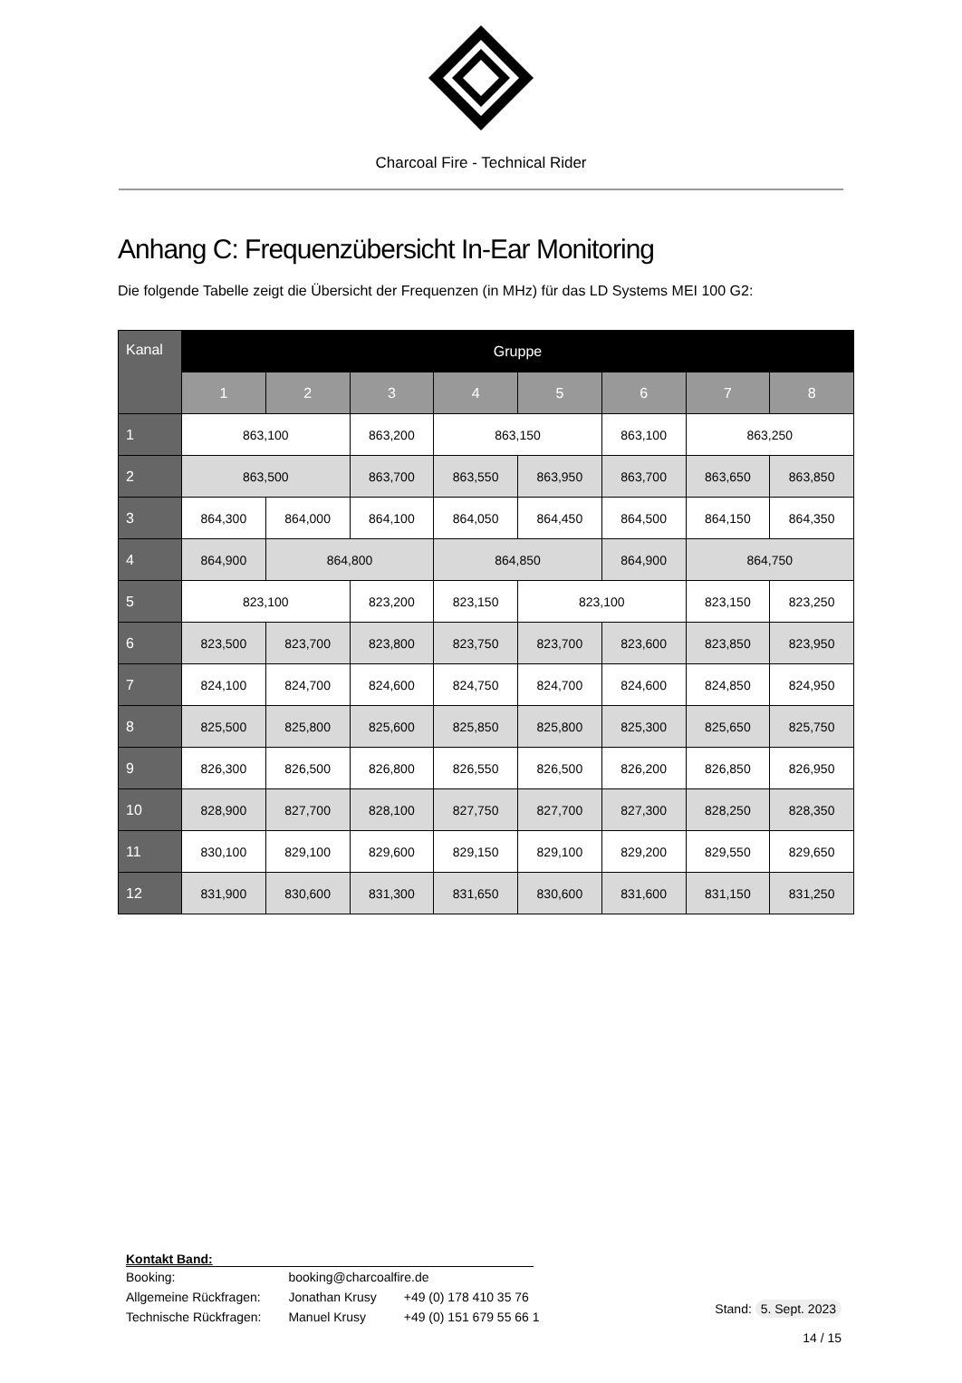Charcoal Fire - Technical Rider
Anhang C: Frequenzübersicht In-Ear Monitoring
Die folgende Tabelle zeigt die Übersicht der Frequenzen (in MHz) für das LD Systems MEI 100 G2:
| Kanal | Gruppe | | | | | | | |
| --- | --- | --- | --- | --- | --- | --- | --- | --- |
| | 1 | 2 | 3 | 4 | 5 | 6 | 7 | 8 |
| 1 | 863,100 | | 863,200 | 863,150 | | 863,100 | 863,250 | |
| 2 | 863,500 | | 863,700 | 863,550 | 863,950 | 863,700 | 863,650 | 863,850 |
| 3 | 864,300 | 864,000 | 864,100 | 864,050 | 864,450 | 864,500 | 864,150 | 864,350 |
| 4 | 864,900 | 864,800 | | 864,850 | | 864,900 | 864,750 | |
| 5 | 823,100 | | 823,200 | 823,150 | 823,100 | | 823,150 | 823,250 |
| 6 | 823,500 | 823,700 | 823,800 | 823,750 | 823,700 | 823,600 | 823,850 | 823,950 |
| 7 | 824,100 | 824,700 | 824,600 | 824,750 | 824,700 | 824,600 | 824,850 | 824,950 |
| 8 | 825,500 | 825,800 | 825,600 | 825,850 | 825,800 | 825,300 | 825,650 | 825,750 |
| 9 | 826,300 | 826,500 | 826,800 | 826,550 | 826,500 | 826,200 | 826,850 | 826,950 |
| 10 | 828,900 | 827,700 | 828,100 | 827,750 | 827,700 | 827,300 | 828,250 | 828,350 |
| 11 | 830,100 | 829,100 | 829,600 | 829,150 | 829,100 | 829,200 | 829,550 | 829,650 |
| 12 | 831,900 | 830,600 | 831,300 | 831,650 | 830,600 | 831,600 | 831,150 | 831,250 |
Kontakt Band:
| Booking: | booking@charcoalfire.de | |
| Allgemeine Rückfragen: | Jonathan Krusy | +49 (0) 178 410 35 76 |
| Technische Rückfragen: | Manuel Krusy | +49 (0) 151 679 55 66 1 |
Stand: 5. Sept. 2023
14 / 15